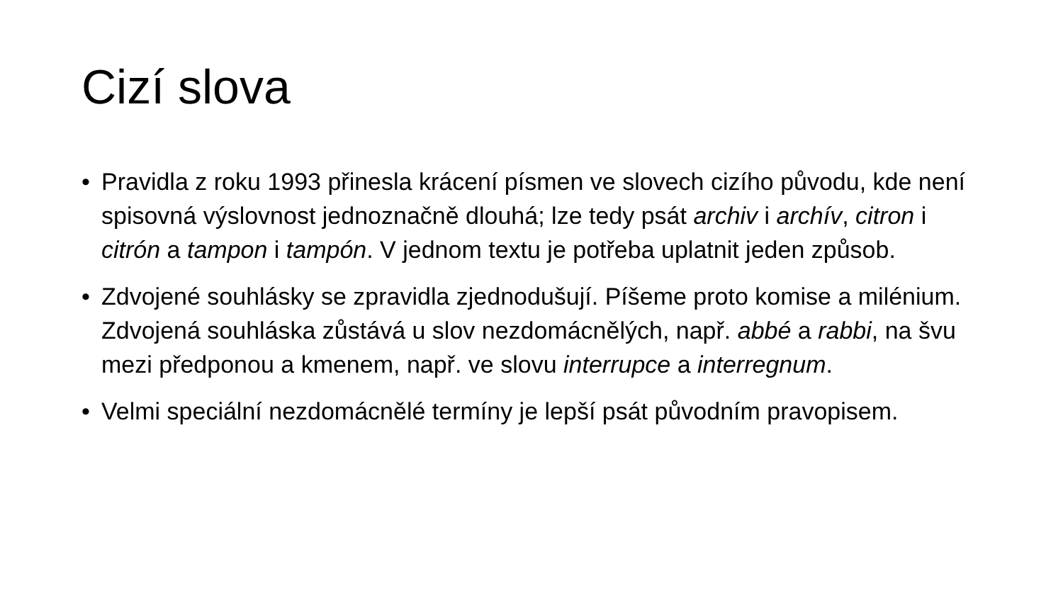Cizí slova
• Pravidla z roku 1993 přinesla krácení písmen ve slovech cizího původu, kde není spisovná výslovnost jednoznačně dlouhá; lze tedy psát archiv i archív, citron i citrón a tampon i tampón. V jednom textu je potřeba uplatnit jeden způsob.
• Zdvojené souhlásky se zpravidla zjednodušují. Píšeme proto komise a milénium. Zdvojená souhláska zůstává u slov nezdomácnělých, např. abbé a rabbi, na švu mezi předponou a kmenem, např. ve slovu interrupce a interregnum.
• Velmi speciální nezdomácnělé termíny je lepší psát původním pravopisem.